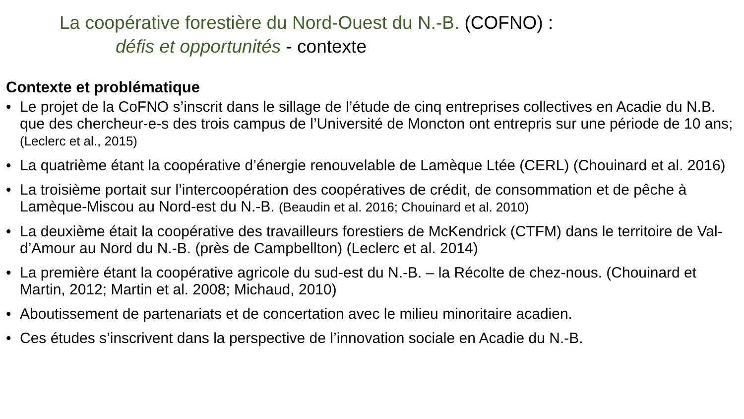La coopérative forestière du Nord-Ouest du N.-B. (COFNO) :
défis et opportunités - contexte
Contexte et problématique
Le projet de la CoFNO s’inscrit dans le sillage de l’étude de cinq entreprises collectives en Acadie du N.B. que des chercheur-e-s des trois campus de l’Université de Moncton ont entrepris sur une période de 10 ans; (Leclerc et al., 2015)
La quatrième étant la coopérative d’énergie renouvelable de Lamèque Ltée (CERL) (Chouinard et al. 2016)
La troisième portait sur l’intercoopération des coopératives de crédit, de consommation et de pêche à Lamèque-Miscou au Nord-est du N.-B. (Beaudin et al. 2016; Chouinard et al. 2010)
La deuxième était la coopérative des travailleurs forestiers de McKendrick (CTFM) dans le territoire de Val-d’Amour au Nord du N.-B. (près de Campbellton) (Leclerc et al. 2014)
La première étant la coopérative agricole du sud-est du N.-B. – la Récolte de chez-nous. (Chouinard et Martin, 2012; Martin et al. 2008; Michaud, 2010)
Aboutissement de partenariats et de concertation avec le milieu minoritaire acadien.
Ces études s’inscrivent dans la perspective de l’innovation sociale en Acadie du N.-B.